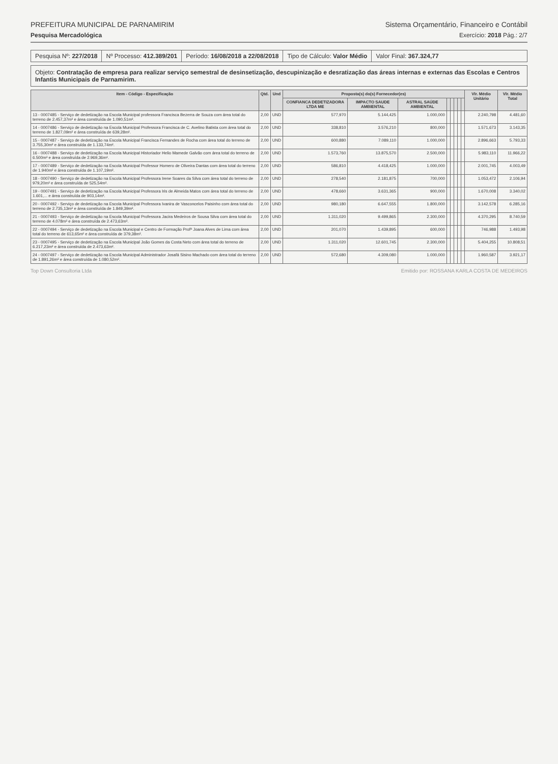PREFEITURA MUNICIPAL DE PARNAMIRIM Sistema Orçamentário, Financeiro e Contábil
Pesquisa Mercadológica Exercício: 2018 Pág.: 2/7
Pesquisa Nº: 227/2018 Nº Processo: 412.389/201 Período: 16/08/2018 a 22/08/2018
Tipo de Cálculo: Valor Médio Valor Final: 367.324,77
Objeto: Contratação de empresa para realizar serviço semestral de desinsetização, descupinização e desratização das áreas internas e externas das Escolas e Centros Infantis Municipais de Parnamirim.
| Item - Código - Especificação | Qtd. | Und | Proposta(s) do(s) Fornecedor(es) | | | | | | | | Vlr. Médio Unitário | Vlr. Médio Total |
| --- | --- | --- | --- | --- | --- | --- | --- | --- | --- | --- | --- | --- |
| | | | CONFIANCA DEDETIZADORA LTDA ME | IMPACTO SAUDE AMBIENTAL | ASTRAL SAÚDE AMBIENTAL | | | | | | | |
| 13 - 0007485 - Serviço de dedetização na Escola Municipal professora Francisca Bezerra de Souza com área total do terreno de 2.457,37m² e área construída de 1.090,51m². | 2,00 | UND | 577,970 | 5.144,425 | 1.000,000 | | | | | | 2.240,798 | 4.481,60 |
| 14 - 0007486 - Serviço de dedetização na Escola Municipal Professora Francisca de C. Avelino Batista com área total do terreno de 1.827,09m² e área construída de 639,28m². | 2,00 | UND | 338,810 | 3.576,210 | 800,000 | | | | | | 1.571,673 | 3.143,35 |
| 15 - 0007487 - Serviço de dedetização na Escola Municipal Francisca Fernandes de Rocha com área total do terreno de 3.755,30m² e área construída de 1.133,74m². | 2,00 | UND | 600,880 | 7.089,110 | 1.000,000 | | | | | | 2.896,663 | 5.793,33 |
| 16 - 0007488 - Serviço de dedetização na Escola Municipal Historiador Helio Mamede Galvão com área total do terreno de 6.500m² e área construída de 2.969,36m². | 2,00 | UND | 1.573,760 | 13.875,570 | 2.500,000 | | | | | | 5.983,110 | 11.966,22 |
| 17 - 0007489 - Serviço de dedetização na Escola Municipal Professor Homero de Oliveira Dantas com área total do terreno de 1.940m² e área construída de 1.107,19m². | 2,00 | UND | 586,810 | 4.418,425 | 1.000,000 | | | | | | 2.001,745 | 4.003,49 |
| 18 - 0007490 - Serviço de dedetização na Escola Municipal Professora Irene Soares da Silva com área total do terreno de 979,20m² e área construída de 525,54m². | 2,00 | UND | 278,540 | 2.181,875 | 700,000 | | | | | | 1.053,472 | 2.106,94 |
| 19 - 0007491 - Serviço de dedetização na Escola Municipal Professora Iris de Almeida Matos com área total do terreno de 1.601,... e área construída de 903,14m². | 2,00 | UND | 478,660 | 3.631,365 | 900,000 | | | | | | 1.670,008 | 3.340,02 |
| 20 - 0007492 - Serviço de dedetização na Escola Municipal Professora Ivanira de Vasconcelos Paisinho com área total do terreno de 2.735,13m² e área construída de 1.849,39m². | 2,00 | UND | 980,180 | 6.647,555 | 1.800,000 | | | | | | 3.142,578 | 6.285,16 |
| 21 - 0007493 - Serviço de dedetização na Escola Municipal Professora Jacira Medeiros de Sousa Silva com área total do terreno de 4.078m² e área construída de 2.473,63m². | 2,00 | UND | 1.311,020 | 9.499,865 | 2.300,000 | | | | | | 4.370,295 | 8.740,59 |
| 22 - 0007494 - Serviço de dedetização na Escola Municipal e Centro de Formação Profª Joana Alves de Lima com área total do terreno de 613,65m² e área construída de 379,38m². | 2,00 | UND | 201,070 | 1.439,895 | 600,000 | | | | | | 746,988 | 1.493,98 |
| 23 - 0007495 - Serviço de dedetização na Escola Municipal João Gomes da Costa Neto com área total do terreno de 6.217,23m² e área construída de 2.473,63m². | 2,00 | UND | 1.311,020 | 12.601,745 | 2.300,000 | | | | | | 5.404,255 | 10.808,51 |
| 24 - 0007497 - Serviço de dedetização na Escola Municipal Administrador Josafá Sisino Machado com área total do terreno de 1.891,26m² e área construída de 1.080,52m². | 2,00 | UND | 572,680 | 4.309,080 | 1.000,000 | | | | | | 1.960,587 | 3.921,17 |
Top Down Consultoria Ltda Emitido por: ROSSANA KARLA COSTA DE MEDEIROS